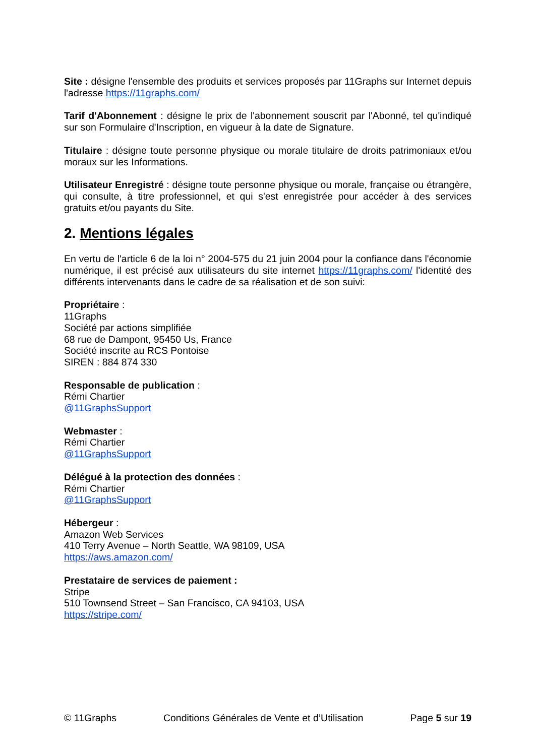Site : désigne l'ensemble des produits et services proposés par 11Graphs sur Internet depuis l'adresse https://11graphs.com/
Tarif d'Abonnement : désigne le prix de l'abonnement souscrit par l'Abonné, tel qu'indiqué sur son Formulaire d'Inscription, en vigueur à la date de Signature.
Titulaire : désigne toute personne physique ou morale titulaire de droits patrimoniaux et/ou moraux sur les Informations.
Utilisateur Enregistré : désigne toute personne physique ou morale, française ou étrangère, qui consulte, à titre professionnel, et qui s'est enregistrée pour accéder à des services gratuits et/ou payants du Site.
2. Mentions légales
En vertu de l'article 6 de la loi n° 2004-575 du 21 juin 2004 pour la confiance dans l'économie numérique, il est précisé aux utilisateurs du site internet https://11graphs.com/ l'identité des différents intervenants dans le cadre de sa réalisation et de son suivi:
Propriétaire :
11Graphs
Société par actions simplifiée
68 rue de Dampont, 95450 Us, France
Société inscrite au RCS Pontoise
SIREN : 884 874 330
Responsable de publication :
Rémi Chartier
@11GraphsSupport
Webmaster :
Rémi Chartier
@11GraphsSupport
Délégué à la protection des données :
Rémi Chartier
@11GraphsSupport
Hébergeur :
Amazon Web Services
410 Terry Avenue – North Seattle, WA 98109, USA
https://aws.amazon.com/
Prestataire de services de paiement :
Stripe
510 Townsend Street – San Francisco, CA 94103, USA
https://stripe.com/
© 11Graphs Conditions Générales de Vente et d’Utilisation Page 5 sur 19